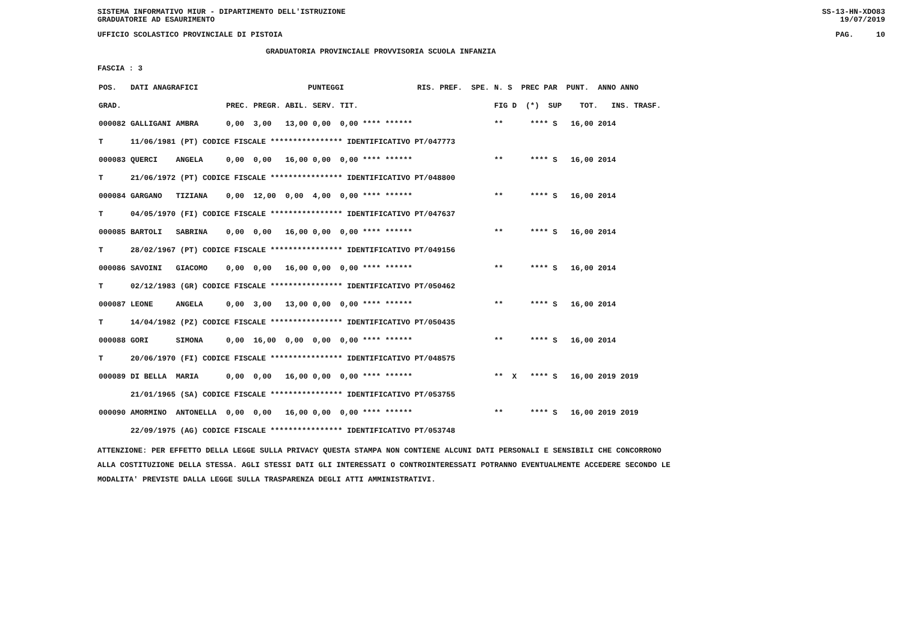SISTEMA INFORMATIVO MIUR - DIPARTIMENTO DELL'ISTRUZIONE SS-13-HN-XDO83
GRADUATORIE AD ESAURIMENTO 19/07/2019
UFFICIO SCOLASTICO PROVINCIALE DI PISTOIA PAG. 10
GRADUATORIA PROVINCIALE PROVVISORIA SCUOLA INFANZIA
FASCIA : 3
| POS. | DATI ANAGRAFICI | | | PUNTEGGI | | | | | RIS. PREF. SPE. | N. S PREC PAR PUNT. ANNO ANNO |
| --- | --- | --- | --- | --- | --- | --- | --- | --- | --- | --- |
| GRAD. | | | | PREC. | PREGR. | ABIL. | SERV. | TIT. | | FIG D (*) SUP TOT. INS. TRASF. |
| 000082 | GALLIGANI | AMBRA | | 0,00 | 3,00 | 13,00 | 0,00 | 0,00 **** ****** | | ** **** S 16,00 2014 |
| T | 11/06/1981 (PT) CODICE FISCALE **************** IDENTIFICATIVO PT/047773 | | | | | | | | | |
| 000083 | QUERCI | ANGELA | | 0,00 | 0,00 | 16,00 | 0,00 | 0,00 **** ****** | | ** **** S 16,00 2014 |
| T | 21/06/1972 (PT) CODICE FISCALE **************** IDENTIFICATIVO PT/048800 | | | | | | | | | |
| 000084 | GARGANO | TIZIANA | | 0,00 | 12,00 | 0,00 | 4,00 | 0,00 **** ****** | | ** **** S 16,00 2014 |
| T | 04/05/1970 (FI) CODICE FISCALE **************** IDENTIFICATIVO PT/047637 | | | | | | | | | |
| 000085 | BARTOLI | SABRINA | | 0,00 | 0,00 | 16,00 | 0,00 | 0,00 **** ****** | | ** **** S 16,00 2014 |
| T | 28/02/1967 (PT) CODICE FISCALE **************** IDENTIFICATIVO PT/049156 | | | | | | | | | |
| 000086 | SAVOINI | GIACOMO | | 0,00 | 0,00 | 16,00 | 0,00 | 0,00 **** ****** | | ** **** S 16,00 2014 |
| T | 02/12/1983 (GR) CODICE FISCALE **************** IDENTIFICATIVO PT/050462 | | | | | | | | | |
| 000087 | LEONE | ANGELA | | 0,00 | 3,00 | 13,00 | 0,00 | 0,00 **** ****** | | ** **** S 16,00 2014 |
| T | 14/04/1982 (PZ) CODICE FISCALE **************** IDENTIFICATIVO PT/050435 | | | | | | | | | |
| 000088 | GORI | SIMONA | | 0,00 | 16,00 | 0,00 | 0,00 | 0,00 **** ****** | | ** **** S 16,00 2014 |
| T | 20/06/1970 (FI) CODICE FISCALE **************** IDENTIFICATIVO PT/048575 | | | | | | | | | |
| 000089 | DI BELLA | MARIA | | 0,00 | 0,00 | 16,00 | 0,00 | 0,00 **** ****** | | ** X **** S 16,00 2019 2019 |
| | 21/01/1965 (SA) CODICE FISCALE **************** IDENTIFICATIVO PT/053755 | | | | | | | | | |
| 000090 | AMORMINO | ANTONELLA | | 0,00 | 0,00 | 16,00 | 0,00 | 0,00 **** ****** | | ** **** S 16,00 2019 2019 |
| | 22/09/1975 (AG) CODICE FISCALE **************** IDENTIFICATIVO PT/053748 | | | | | | | | | |
ATTENZIONE: PER EFFETTO DELLA LEGGE SULLA PRIVACY QUESTA STAMPA NON CONTIENE ALCUNI DATI PERSONALI E SENSIBILI CHE CONCORRONO
ALLA COSTITUZIONE DELLA STESSA. AGLI STESSI DATI GLI INTERESSATI O CONTROINTERESSATI POTRANNO EVENTUALMENTE ACCEDERE SECONDO LE
MODALITA' PREVISTE DALLA LEGGE SULLA TRASPARENZA DEGLI ATTI AMMINISTRATIVI.